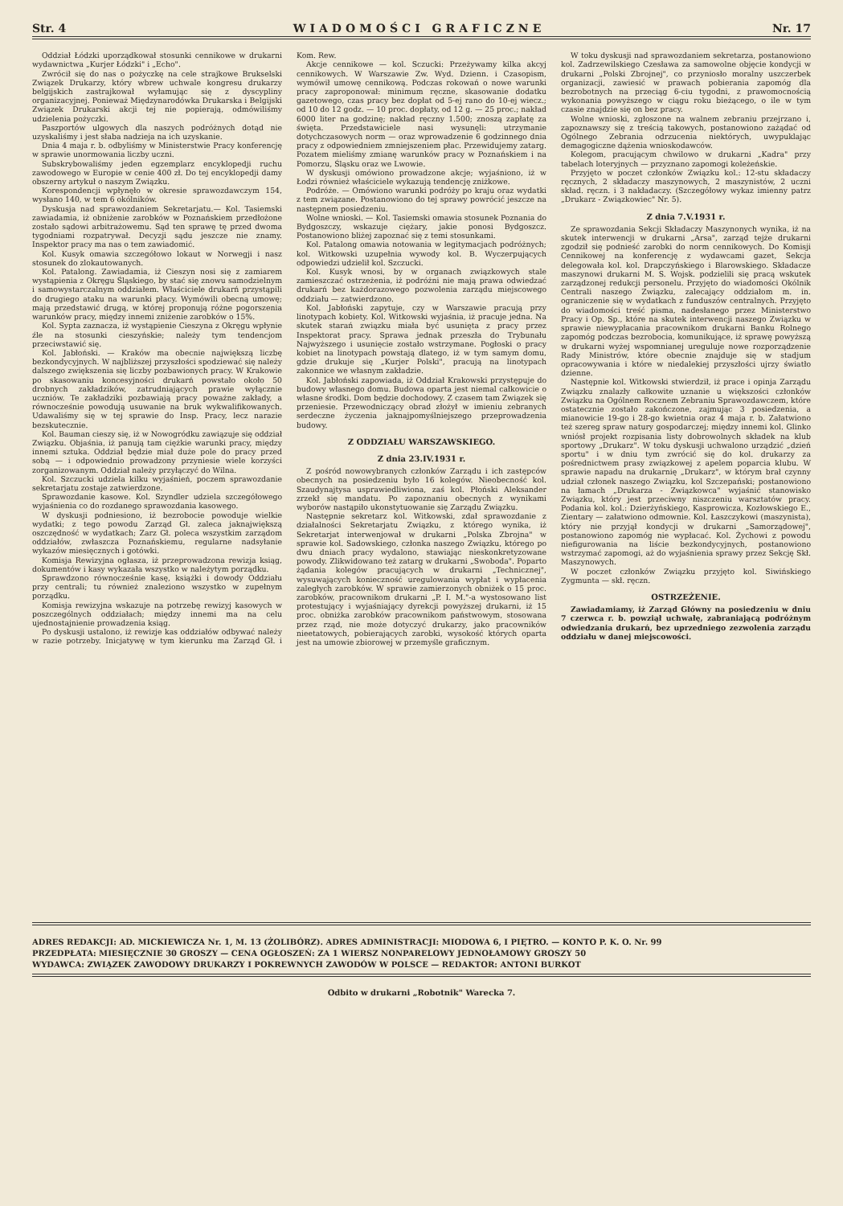Str. 4 WIADOMOŚCI GRAFICZNE Nr. 17
Oddział Łódzki uporządkował stosunki cennikowe w drukarni wydawnictwa „Kurjer Łódzki" i „Echo".
Zwrócił się do nas o pożyczkę na cele strajkowe Brukselski Związek Drukarzy, który wbrew uchwale kongresu drukarzy belgijskich zastrajkował wyłamując się z dyscypliny organizacyjnej. Ponieważ Międzynarodówka Drukarska i Belgijski Związek Drukarski akcji tej nie popierają, odmówiliśmy udzielenia pożyczki.
Paszportów ulgowych dla naszych podróżnych dotąd nie uzyskaliśmy i jest słaba nadzieja na ich uzyskanie.
Dnia 4 maja r. b. odbyliśmy w Ministerstwie Pracy konferencję w sprawie unormowania liczby uczni.
Subskrybowaliśmy jeden egzemplarz encyklopedji ruchu zawodowego w Europie w cenie 400 zł. Do tej encyklopedji damy obszerny artykuł o naszym Związku.
Korespondencji wpłynęło w okresie sprawozdawczym 154, wysłano 140, w tem 6 okólników.
Dyskusja nad sprawozdaniem Sekretarjatu.— Kol. Tasiemski zawiadamia, iż obniżenie zarobków w Poznańskiem przedłożone zostało sądowi arbitrażowemu. Sąd ten sprawę tę przed dwoma tygodniami rozpatrywał. Decyzji sądu jeszcze nie znamy. Inspektor pracy ma nas o tem zawiadomić.
Kol. Kusyk omawia szczegółowo lokaut w Norwegji i nasz stosunek do zlokautowanych.
Kol. Patalong. Zawiadamia, iż Cieszyn nosi się z zamiarem wystąpienia z Okręgu Śląskiego, by stać się znowu samodzielnym i samowystarczalnym oddziałem. Właściciele drukarń przystąpili do drugiego ataku na warunki płacy. Wymówili obecną umowę; mają przedstawić drugą, w której proponują różne pogorszenia warunków pracy, między innemi zniżenie zarobków o 15%.
Kol. Sypta zaznacza, iż wystąpienie Cieszyna z Okręgu wpłynie źle na stosunki cieszyńskie; należy tym tendencjom przeciwstawić się.
Kol. Jabłoński. — Kraków ma obecnie największą liczbę bezkondycyjnych. W najbliższej przyszłości spodziewać się należy dalszego zwiększenia się liczby pozbawionych pracy. W Krakowie po skasowaniu koncesyjności drukarń powstało około 50 drobnych zakładzików, zatrudniających prawie wyłącznie uczniów. Te zakładziki pozbawiają pracy poważne zakłady, a równocześnie powodują usuwanie na bruk wykwalifikowanych. Udawaliśmy się w tej sprawie do Insp. Pracy, lecz narazie bezskutecznie.
Kol. Bauman cieszy się, iż w Nowogródku zawiązuje się oddział Związku. Objaśnia, iż panują tam ciężkie warunki pracy, między innemi sztuka. Oddział będzie miał duże pole do pracy przed sobą — i odpowiednio prowadzony przyniesie wiele korzyści zorganizowanym. Oddział należy przyłączyć do Wilna.
Kol. Szczucki udziela kilku wyjaśnień, poczem sprawozdanie sekretarjatu zostaje zatwierdzone.
Sprawozdanie kasowe. Kol. Szyndler udziela szczegółowego wyjaśnienia co do rozdanego sprawozdania kasowego.
W dyskusji podniesiono, iż bezrobocie powoduje wielkie wydatki; z tego powodu Zarząd Gł. zaleca jaknajwiększą oszczędność w wydatkach; Zarz Gł. poleca wszystkim zarządom oddziałów, zwłaszcza Poznańskiemu, regularne nadsyłanie wykazów miesięcznych i gotówki.
Komisja Rewizyjna ogłasza, iż przeprowadzona rewizja ksiąg, dokumentów i kasy wykazała wszystko w należytym porządku.
Sprawdzono równocześnie kasę, książki i dowody Oddziału przy centrali; tu również znaleziono wszystko w zupełnym porządku.
Komisja rewizyjna wskazuje na potrzebę rewizyj kasowych w poszczególnych oddziałach; między innemi ma na celu ujednostajnienie prowadzenia ksiąg.
Po dyskusji ustalono, iż rewizje kas oddziałów odbywać należy w razie potrzeby. Inicjatywę w tym kierunku ma Zarząd Gł. i Kom. Rew.
Akcje cennikowe — kol. Sczucki: Przeżywamy kilka akcyj cennikowych. W Warszawie Zw. Wyd. Dzienn. i Czasopism, wymówił umowę cennikową. Podczas rokowań o nowe warunki pracy zaproponował: minimum ręczne, skasowanie dodatku gazetowego, czas pracy bez dopłat od 5-ej rano do 10-ej wiecz.; od 10 do 12 godz. — 10 proc. dopłaty, od 12 g. — 25 proc.; nakład 6000 liter na godzinę; nakład ręczny 1.500; znoszą zapłatę za święta. Przedstawiciele nasi wysunęli: utrzymanie dotychczasowych norm — oraz wprowadzenie 6 godzinnego dnia pracy z odpowiedniem zmniejszeniem płac. Przewidujemy zatarg. Pozatem mieliśmy zmianę warunków pracy w Poznańskiem i na Pomorzu, Śląsku oraz we Lwowie.
W dyskusji omówiono prowadzone akcje; wyjaśniono, iż w Łodzi również właściciele wykazują tendencję zniżkowe.
Podróże. — Omówiono warunki podróży po kraju oraz wydatki z tem związane. Postanowiono do tej sprawy powrócić jeszcze na następnem posiedzeniu.
Wolne wnioski. — Kol. Tasiemski omawia stosunek Poznania do Bydgoszczy, wskazuje ciężary, jakie ponosi Bydgoszcz. Postanowiono bliżej zapoznać się z temi stosunkami.
Kol. Patalong omawia notowania w legitymacjach podróżnych; kol. Witkowski uzupełnia wywody kol. B. Wyczerpujących odpowiedzi udzielił kol. Szczucki.
Kol. Kusyk wnosi, by w organach związkowych stale zamieszczać ostrzeżenia, iż podróżni nie mają prawa odwiedzać drukarń bez każdorazowego pozwolenia zarządu miejscowego oddziału — zatwierdzono.
Kol. Jabłoński zapytuje, czy w Warszawie pracują przy linotypach kobiety. Kol. Witkowski wyjaśnia, iż pracuje jedna. Na skutek starań związku miała być usunięta z pracy przez Inspektorat pracy. Sprawa jednak przeszła do Trybunału Najwyższego i usunięcie zostało wstrzymane. Pogłoski o pracy kobiet na linotypach powstają dlatego, iż w tym samym domu, gdzie drukuje się „Kurjer Polski", pracują na linotypach zakonnice we własnym zakładzie.
Kol. Jabłoński zapowiada, iż Oddział Krakowski przystępuje do budowy własnego domu. Budowa oparta jest niemal całkowicie o własne środki. Dom będzie dochodowy. Z czasem tam Związek się przeniesie. Przewodniczący obrad złożył w imieniu zebranych serdeczne życzenia jaknajpomyślniejszego przeprowadzenia budowy.
Z ODDZIAŁU WARSZAWSKIEGO.
Z dnia 23.IV.1931 r.
Z pośród nowowybranych członków Zarządu i ich zastępców obecnych na posiedzeniu było 16 kolegów. Nieobecność kol. Szaudynajtysa usprawiedliwiona, zaś kol. Płoński Aleksander zrzekł się mandatu. Po zapoznaniu obecnych z wynikami wyborów nastąpiło ukonstytuowanie się Zarządu Związku.
Następnie sekretarz kol. Witkowski, zdał sprawozdanie z działalności Sekretarjatu Związku, z którego wynika, iż Sekretarjat interwenjował w drukarni „Polska Zbrojna" w sprawie kol. Sadowskiego, członka naszego Związku, którego po dwu dniach pracy wydalono, stawiając nieskonkretyzowane powody. Zlikwidowano też zatarg w drukarni „Swoboda". Poparto żądania kolegów pracujących w drukarni „Technicznej", wysuwających konieczność uregulowania wypłat i wypłacenia zaległych zarobków. W sprawie zamierzonych obniżek o 15 proc. zarobków, pracownikom drukarni „P. I. M."-a wystosowano list protestujący i wyjaśniający dyrekcji powyższej drukarni, iż 15 proc. obniżka zarobków pracownikom państwowym, stosowana przez rząd, nie może dotyczyć drukarzy, jako pracowników nieetatowych, pobierających zarobki, wysokość których oparta jest na umowie zbiorowej w przemyśle graficznym.
W toku dyskusji nad sprawozdaniem sekretarza, postanowiono kol. Zadrzewilskiego Czesława za samowolne objęcie kondycji w drukarni „Polski Zbrojnej", co przyniosło moralny uszczerbek organizacji, zawiesić w prawach pobierania zapomóg dla bezrobotnych na przeciąg 6-ciu tygodni, z prawomocnością wykonania powyższego w ciągu roku bieżącego, o ile w tym czasie znajdzie się on bez pracy.
Wolne wnioski, zgłoszone na walnem zebraniu przejrzano i, zapoznawszy się z treścią takowych, postanowiono zażądać od Ogólnego Zebrania odrzucenia niektórych, uwypuklając demagogiczne dążenia wnioskodawców.
Kolegom, pracującym chwilowo w drukarni „Kadra" przy tabelach loteryjnych — przyznano zapomogi koleżeńskie.
Przyjęto w poczet członków Związku kol.: 12-stu składaczy ręcznych, 2 składaczy maszynowych, 2 maszynistów, 2 uczni skład. ręczn. i 3 nakładaczy. (Szczegółowy wykaz imienny patrz „Drukarz - Związkowiec" Nr. 5).
Z dnia 7.V.1931 r.
Ze sprawozdania Sekcji Składaczy Maszynonych wynika, iż na skutek interwencji w drukarni „Arsa", zarząd tejże drukarni zgodził się podnieść zarobki do norm cennikowych. Do Komisji Cennikowej na konferencję z wydawcami gazet, Sekcja delegowała kol. kol. Drapczyńskiego i Blarowskiego. Składacze maszynowi drukarni M. S. Wojsk. podzielili się pracą wskutek zarządzonej redukcji personelu. Przyjęto do wiadomości Okólnik Centrali naszego Związku, zalecający oddziałom m. in. ograniczenie się w wydatkach z funduszów centralnych. Przyjęto do wiadomości treść pisma, nadesłanego przez Ministerstwo Pracy i Op. Sp., które na skutek interwencji naszego Związku w sprawie niewypłacania pracownikom drukarni Banku Rolnego zapomóg podczas bezrobocia, komunikujące, iż sprawę powyższą w drukarni wyżej wspomnianej ureguluje nowe rozporządzenie Rady Ministrów, które obecnie znajduje się w stadjum opracowywania i które w niedalekiej przyszłości ujrzy światło dzienne.
Następnie kol. Witkowski stwierdził, iż prace i opinja Zarządu Związku znalazły całkowite uznanie u większości członków Związku na Ogólnem Rocznem Zebraniu Sprawozdawczem, które ostatecznie zostało zakończone, zajmując 3 posiedzenia, a mianowicie 19-go i 28-go kwietnia oraz 4 maja r. b. Załatwiono też szereg spraw natury gospodarczej; między innemi kol. Glinko wniósł projekt rozpisania listy dobrowolnych składek na klub sportowy „Drukarz". W toku dyskusji uchwalono urządzić „dzień sportu" i w dniu tym zwrócić się do kol. drukarzy za pośrednictwem prasy związkowej z apelem poparcia klubu. W sprawie napadu na drukarnię „Drukarz", w którym brał czynny udział członek naszego Związku, kol Szczepański; postanowiono na łamach „Drukarza - Związkowca" wyjaśnić stanowisko Związku, który jest przeciwny niszczeniu warsztatów pracy. Podania kol. kol.: Dzierżyńskiego, Kasprowicza, Kozłowskiego E., Zientary — załatwiono odmownie. Kol. Łaszczykowi (maszynista), który nie przyjął kondycji w drukarni „Samorządowej", postanowiono zapomóg nie wypłacać. Kol. Żychowi z powodu niefigurowania na liście bezkondycyjnych, postanowiono wstrzymać zapomogi, aż do wyjaśnienia sprawy przez Sekcję Skł. Maszynowych.
W poczet członków Związku przyjęto kol. Siwińskiego Zygmunta — skł. ręczn.
OSTRZEŻENIE.
Zawiadamiamy, iż Zarząd Główny na posiedzeniu w dniu 7 czerwca r. b. powziął uchwałę, zabraniającą podróżnym odwiedzania drukarń, bez uprzedniego zezwolenia zarządu oddziału w danej miejscowości.
ADRES REDAKCJI: AD. MICKIEWICZA Nr. 1, M. 13 (ŻOLIBÓRZ). ADRES ADMINISTRACJI: MIODOWA 6, I PIĘTRO. — KONTO P. K. O. Nr. 99
PRZEDPŁATA: MIESIĘCZNIE 30 GROSZY — CENA OGŁOSZEŃ: ZA 1 WIERSZ NONPARELOWY JEDNOŁAMOWY GROSZY 50
WYDAWCA: ZWIĄZEK ZAWODOWY DRUKARZY I POKREWNYCH ZAWODÓW W POLSCE — REDAKTOR: ANTONI BURKOT
Odbito w drukarni „Robotnik" Warecka 7.